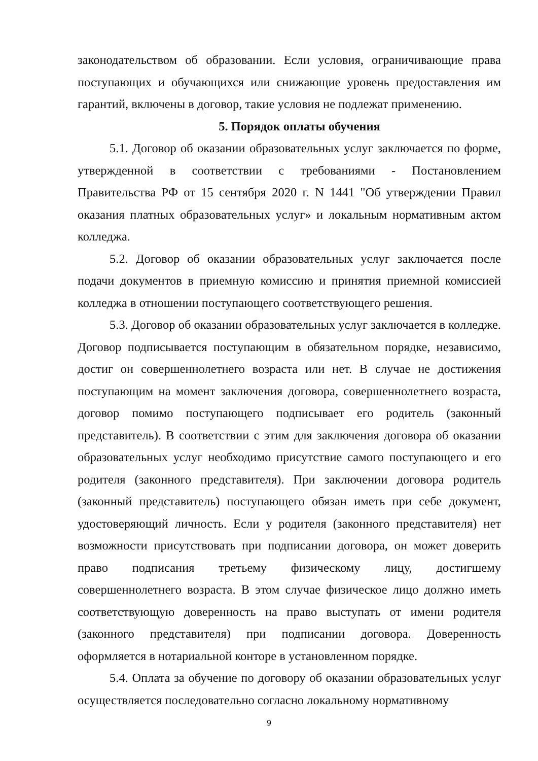законодательством об образовании. Если условия, ограничивающие права поступающих и обучающихся или снижающие уровень предоставления им гарантий, включены в договор, такие условия не подлежат применению.
5. Порядок оплаты обучения
5.1. Договор об оказании образовательных услуг заключается по форме, утвержденной в соответствии с требованиями - Постановлением Правительства РФ от 15 сентября 2020 г. N 1441 "Об утверждении Правил оказания платных образовательных услуг» и локальным нормативным актом колледжа.
5.2. Договор об оказании образовательных услуг заключается после подачи документов в приемную комиссию и принятия приемной комиссией колледжа в отношении поступающего соответствующего решения.
5.3. Договор об оказании образовательных услуг заключается в колледже. Договор подписывается поступающим в обязательном порядке, независимо, достиг он совершеннолетнего возраста или нет. В случае не достижения поступающим на момент заключения договора, совершеннолетнего возраста, договор помимо поступающего подписывает его родитель (законный представитель). В соответствии с этим для заключения договора об оказании образовательных услуг необходимо присутствие самого поступающего и его родителя (законного представителя). При заключении договора родитель (законный представитель) поступающего обязан иметь при себе документ, удостоверяющий личность. Если у родителя (законного представителя) нет возможности присутствовать при подписании договора, он может доверить право подписания третьему физическому лицу, достигшему совершеннолетнего возраста. В этом случае физическое лицо должно иметь соответствующую доверенность на право выступать от имени родителя (законного представителя) при подписании договора. Доверенность оформляется в нотариальной конторе в установленном порядке.
5.4. Оплата за обучение по договору об оказании образовательных услуг осуществляется последовательно согласно локальному нормативному
9